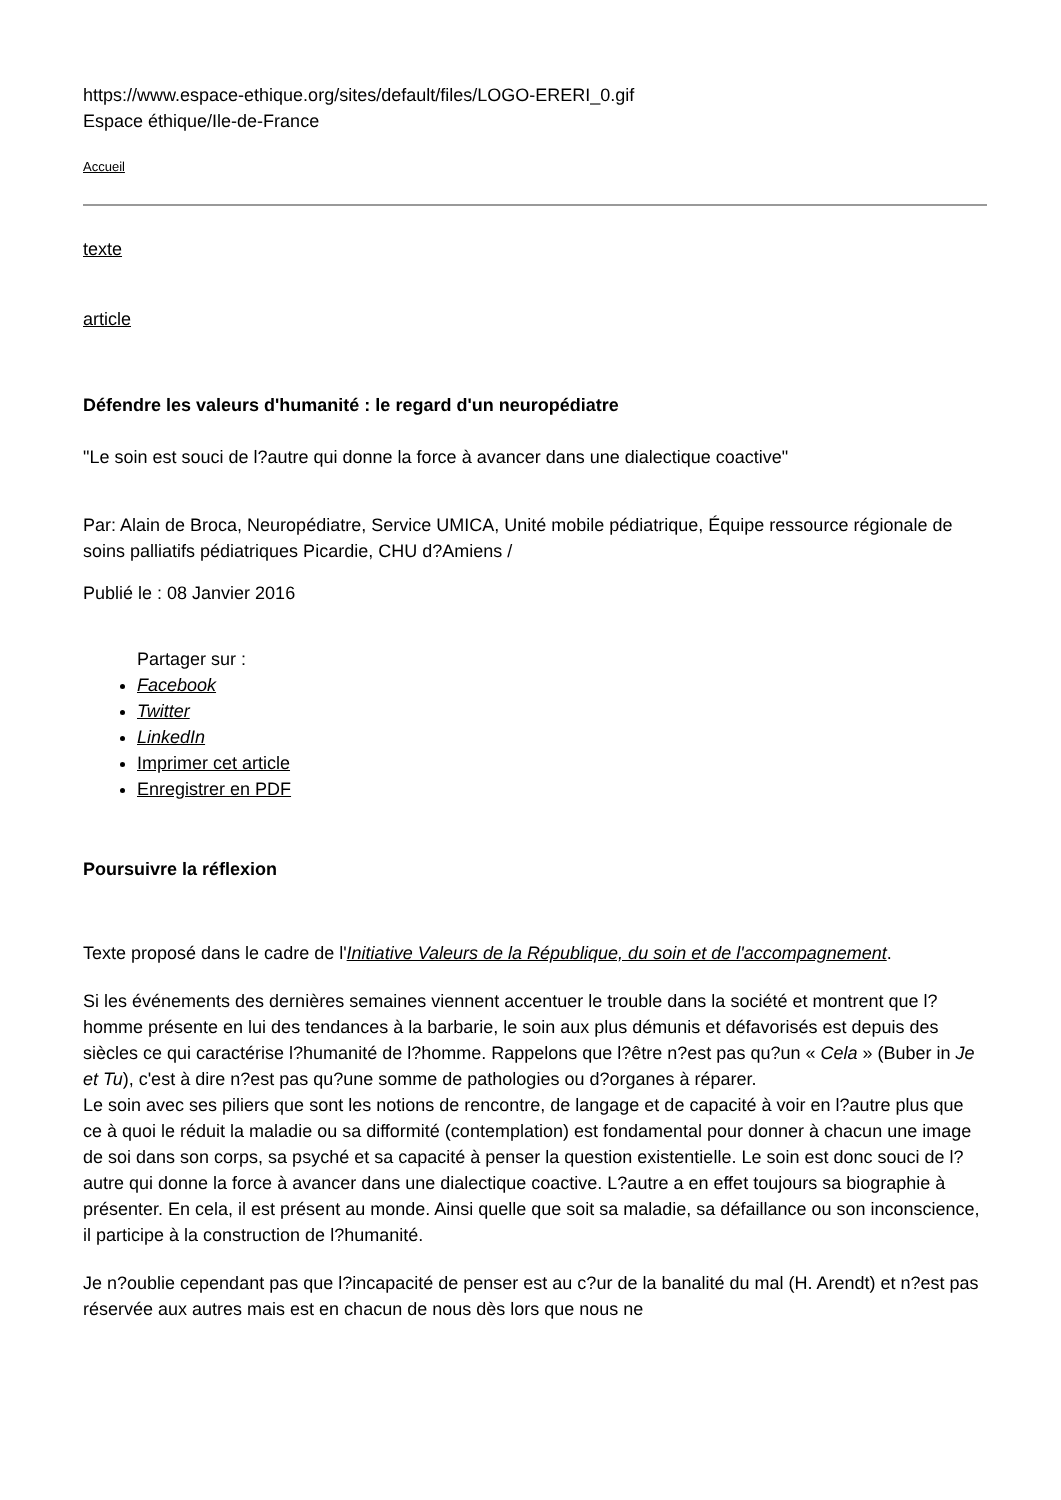https://www.espace-ethique.org/sites/default/files/LOGO-ERERI_0.gif
Espace éthique/Ile-de-France
Accueil
texte
article
Défendre les valeurs d'humanité : le regard d'un neuropédiatre
"Le soin est souci de l?autre qui donne la force à avancer dans une dialectique coactive"
Par: Alain de Broca, Neuropédiatre, Service UMICA, Unité mobile pédiatrique, Équipe ressource régionale de soins palliatifs pédiatriques Picardie, CHU d?Amiens /
Publié le : 08 Janvier 2016
Partager sur :
Facebook
Twitter
LinkedIn
Imprimer cet article
Enregistrer en PDF
Poursuivre la réflexion
Texte proposé dans le cadre de l'Initiative Valeurs de la République, du soin et de l'accompagnement.
Si les événements des dernières semaines viennent accentuer le trouble dans la société et montrent que l?homme présente en lui des tendances à la barbarie, le soin aux plus démunis et défavorisés est depuis des siècles ce qui caractérise l?humanité de l?homme. Rappelons que l?être n?est pas qu?un « Cela » (Buber in Je et Tu), c'est à dire n?est pas qu?une somme de pathologies ou d?organes à réparer.
Le soin avec ses piliers que sont les notions de rencontre, de langage et de capacité à voir en l?autre plus que ce à quoi le réduit la maladie ou sa difformité (contemplation) est fondamental pour donner à chacun une image de soi dans son corps, sa psyché et sa capacité à penser la question existentielle. Le soin est donc souci de l?autre qui donne la force à avancer dans une dialectique coactive. L?autre a en effet toujours sa biographie à présenter. En cela, il est présent au monde. Ainsi quelle que soit sa maladie, sa défaillance ou son inconscience, il participe à la construction de l?humanité.
Je n?oublie cependant pas que l?incapacité de penser est au c?ur de la banalité du mal (H. Arendt) et n?est pas réservée aux autres mais est en chacun de nous dès lors que nous ne